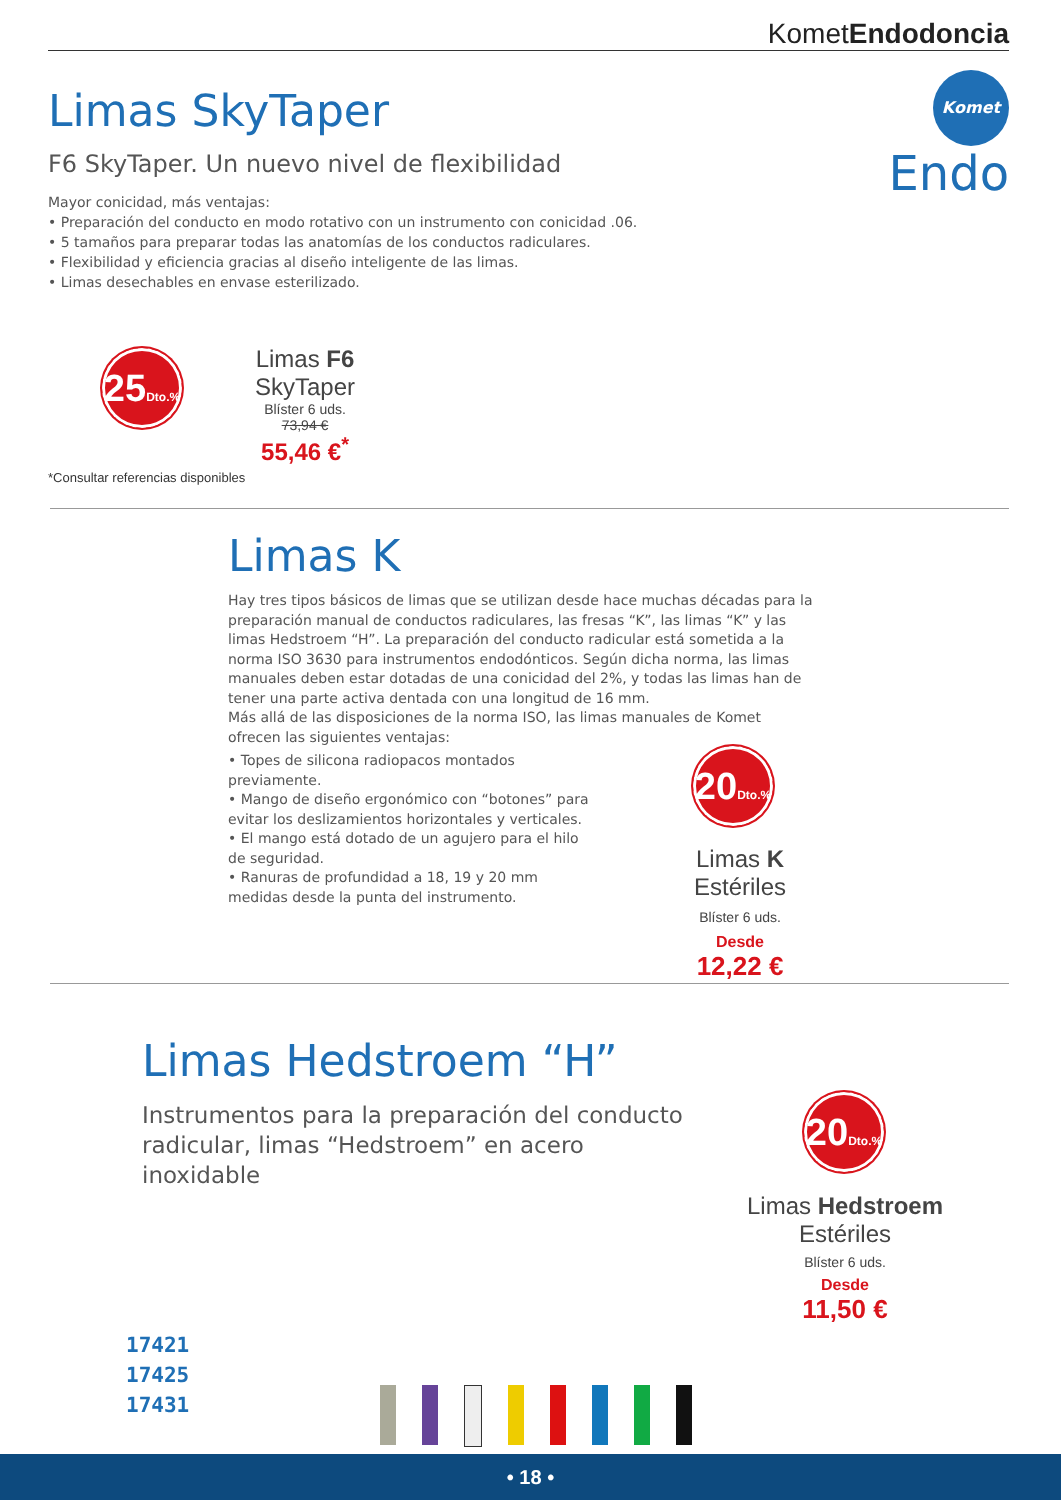KometEndodoncia
Komet
Endo
Limas SkyTaper
F6 SkyTaper. Un nuevo nivel de flexibilidad
Mayor conicidad, más ventajas:
• Preparación del conducto en modo rotativo con un instrumento con conicidad .06.
• 5 tamaños para preparar todas las anatomías de los conductos radiculares.
• Flexibilidad y eficiencia gracias al diseño inteligente de las limas.
• Limas desechables en envase esterilizado.
25Dto.%
Limas F6 SkyTaper
Blíster 6 uds.
73,94 €
55,46 €<sup>*</sup>
*Consultar referencias disponibles
Limas K
Hay tres tipos básicos de limas que se utilizan desde hace muchas décadas para la preparación manual de conductos radiculares, las fresas “K”, las limas “K” y las limas Hedstroem “H”. La preparación del conducto radicular está sometida a la norma ISO 3630 para instrumentos endodónticos. Según dicha norma, las limas manuales deben estar dotadas de una conicidad del 2%, y todas las limas han de tener una parte activa dentada con una longitud de 16 mm.
Más allá de las disposiciones de la norma ISO, las limas manuales de Komet ofrecen las siguientes ventajas:
• Topes de silicona radiopacos montados previamente.
• Mango de diseño ergonómico con “botones” para evitar los deslizamientos horizontales y verticales.
• El mango está dotado de un agujero para el hilo de seguridad.
• Ranuras de profundidad a 18, 19 y 20 mm medidas desde la punta del instrumento.
20Dto.%
Limas K Estériles
Blíster 6 uds.
Desde
12,22 €
Limas Hedstroem “H”
Instrumentos para la preparación del conducto radicular, limas “Hedstroem” en acero inoxidable
20Dto.%
Limas Hedstroem Estériles
Blíster 6 uds.
Desde
11,50 €
17421
17425
17431
• 18 •